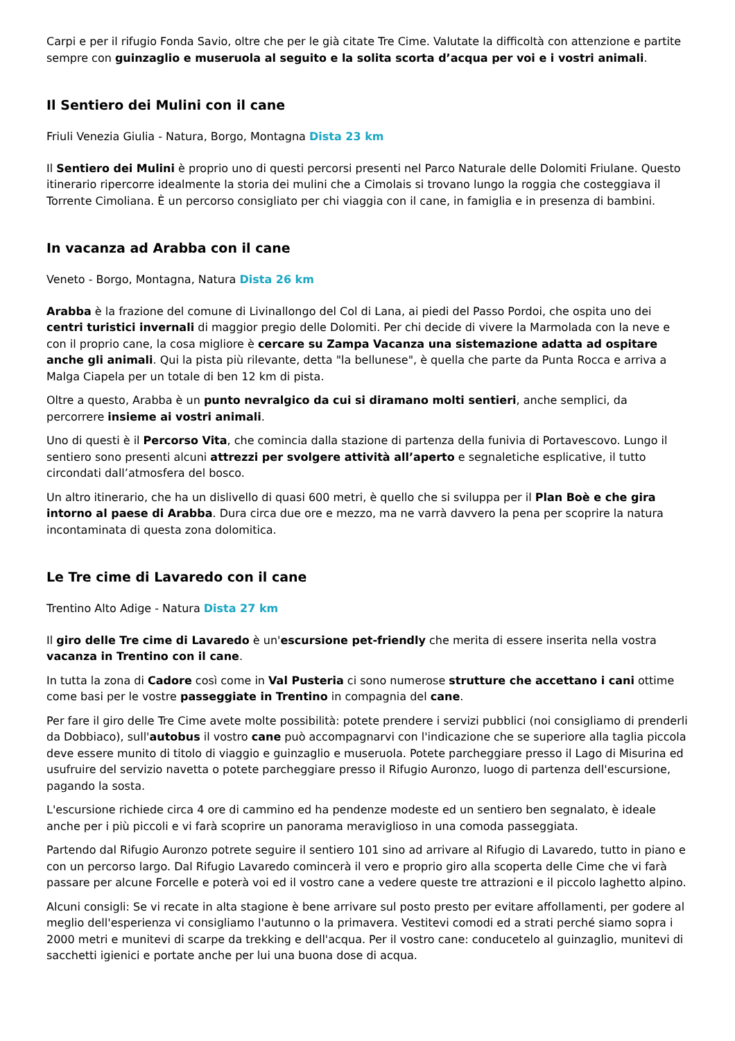Carpi e per il rifugio Fonda Savio, oltre che per le già citate Tre Cime. Valutate la difficoltà con attenzione e partite sempre con guinzaglio e museruola al seguito e la solita scorta d’acqua per voi e i vostri animali.
Il Sentiero dei Mulini con il cane
Friuli Venezia Giulia - Natura, Borgo, Montagna Dista 23 km
Il Sentiero dei Mulini è proprio uno di questi percorsi presenti nel Parco Naturale delle Dolomiti Friulane. Questo itinerario ripercorre idealmente la storia dei mulini che a Cimolais si trovano lungo la roggia che costeggiava il Torrente Cimoliana. È un percorso consigliato per chi viaggia con il cane, in famiglia e in presenza di bambini.
In vacanza ad Arabba con il cane
Veneto - Borgo, Montagna, Natura Dista 26 km
Arabba è la frazione del comune di Livinallongo del Col di Lana, ai piedi del Passo Pordoi, che ospita uno dei centri turistici invernali di maggior pregio delle Dolomiti. Per chi decide di vivere la Marmolada con la neve e con il proprio cane, la cosa migliore è cercare su Zampa Vacanza una sistemazione adatta ad ospitare anche gli animali. Qui la pista più rilevante, detta "la bellunese", è quella che parte da Punta Rocca e arriva a Malga Ciapela per un totale di ben 12 km di pista.
Oltre a questo, Arabba è un punto nevralgico da cui si diramano molti sentieri, anche semplici, da percorrere insieme ai vostri animali.
Uno di questi è il Percorso Vita, che comincia dalla stazione di partenza della funivia di Portavescovo. Lungo il sentiero sono presenti alcuni attrezzi per svolgere attività all’aperto e segnaletiche esplicative, il tutto circondati dall’atmosfera del bosco.
Un altro itinerario, che ha un dislivello di quasi 600 metri, è quello che si sviluppa per il Plan Boè e che gira intorno al paese di Arabba. Dura circa due ore e mezzo, ma ne varrà davvero la pena per scoprire la natura incontaminata di questa zona dolomitica.
Le Tre cime di Lavaredo con il cane
Trentino Alto Adige - Natura Dista 27 km
Il giro delle Tre cime di Lavaredo è un'escursione pet-friendly che merita di essere inserita nella vostra vacanza in Trentino con il cane.
In tutta la zona di Cadore così come in Val Pusteria ci sono numerose strutture che accettano i cani ottime come basi per le vostre passeggiate in Trentino in compagnia del cane.
Per fare il giro delle Tre Cime avete molte possibilità: potete prendere i servizi pubblici (noi consigliamo di prenderli da Dobbiaco), sull'autobus il vostro cane può accompagnarvi con l'indicazione che se superiore alla taglia piccola deve essere munito di titolo di viaggio e guinzaglio e museruola. Potete parcheggiare presso il Lago di Misurina ed usufruire del servizio navetta o potete parcheggiare presso il Rifugio Auronzo, luogo di partenza dell'escursione, pagando la sosta.
L'escursione richiede circa 4 ore di cammino ed ha pendenze modeste ed un sentiero ben segnalato, è ideale anche per i più piccoli e vi farà scoprire un panorama meraviglioso in una comoda passeggiata.
Partendo dal Rifugio Auronzo potrete seguire il sentiero 101 sino ad arrivare al Rifugio di Lavaredo, tutto in piano e con un percorso largo. Dal Rifugio Lavaredo comincerà il vero e proprio giro alla scoperta delle Cime che vi farà passare per alcune Forcelle e poterà voi ed il vostro cane a vedere queste tre attrazioni e il piccolo laghetto alpino.
Alcuni consigli: Se vi recate in alta stagione è bene arrivare sul posto presto per evitare affollamenti, per godere al meglio dell'esperienza vi consigliamo l'autunno o la primavera. Vestitevi comodi ed a strati perché siamo sopra i 2000 metri e munitevi di scarpe da trekking e dell'acqua. Per il vostro cane: conducetelo al guinzaglio, munitevi di sacchetti igienici e portate anche per lui una buona dose di acqua.